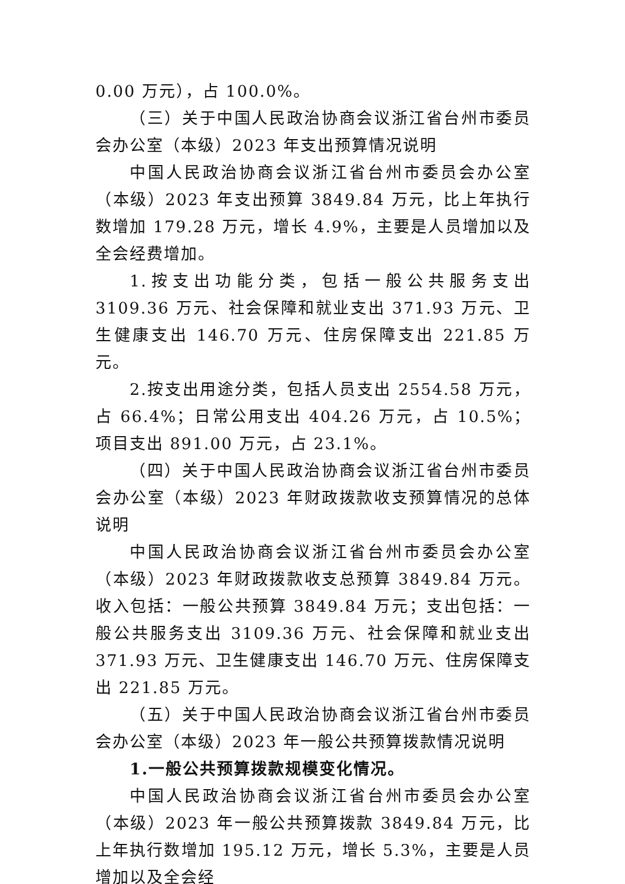0.00 万元），占 100.0%。
（三）关于中国人民政治协商会议浙江省台州市委员会办公室（本级）2023 年支出预算情况说明
中国人民政治协商会议浙江省台州市委员会办公室（本级）2023 年支出预算 3849.84 万元，比上年执行数增加 179.28 万元，增长 4.9%，主要是人员增加以及全会经费增加。
1.按支出功能分类，包括一般公共服务支出 3109.36 万元、社会保障和就业支出 371.93 万元、卫生健康支出 146.70 万元、住房保障支出 221.85 万元。
2.按支出用途分类，包括人员支出 2554.58 万元，占 66.4%；日常公用支出 404.26 万元，占 10.5%；项目支出 891.00 万元，占 23.1%。
（四）关于中国人民政治协商会议浙江省台州市委员会办公室（本级）2023 年财政拨款收支预算情况的总体说明
中国人民政治协商会议浙江省台州市委员会办公室（本级）2023 年财政拨款收支总预算 3849.84 万元。收入包括：一般公共预算 3849.84 万元；支出包括：一般公共服务支出 3109.36 万元、社会保障和就业支出 371.93 万元、卫生健康支出 146.70 万元、住房保障支出 221.85 万元。
（五）关于中国人民政治协商会议浙江省台州市委员会办公室（本级）2023 年一般公共预算拨款情况说明
1.一般公共预算拨款规模变化情况。
中国人民政治协商会议浙江省台州市委员会办公室（本级）2023 年一般公共预算拨款 3849.84 万元，比上年执行数增加 195.12 万元，增长 5.3%，主要是人员增加以及全会经